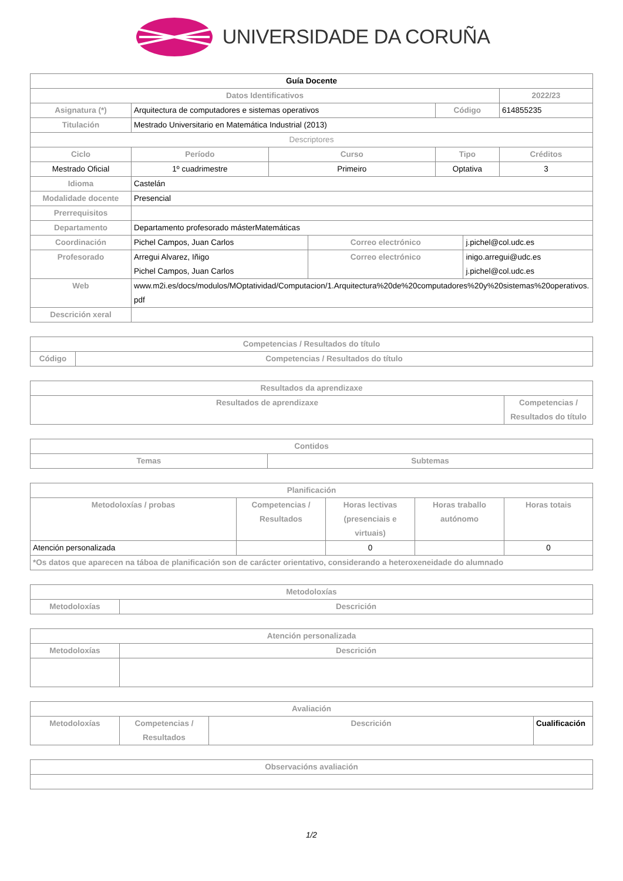UNIVERSIDADE DA CORUÑA
| Guía Docente | | | | | | | |
| Datos Identificativos | | | | | | | 2022/23 |
| Asignatura (*) | Arquitectura de computadores e sistemas operativos | | | | Código | | 614855235 |
| Titulación | Mestrado Universitario en Matemática Industrial (2013) | | | | | | |
| Descriptores | | | | | | | |
| Ciclo | | Período | Curso | | Tipo | | Créditos |
| Mestrado Oficial | | 1º cuadrimestre | Primeiro | | Optativa | | 3 |
| Idioma | Castelán | | | | | | |
| Modalidade docente | Presencial | | | | | | |
| Prerrequisitos | | | | | | | |
| Departamento | Departamento profesorado másterMatemáticas | | | | | | |
| Coordinación | Pichel Campos, Juan Carlos | | | Correo electrónico | | j.pichel@col.udc.es | |
| Profesorado | Arregui Alvarez, Iñigo Pichel Campos, Juan Carlos | | | Correo electrónico | | inigo.arregui@udc.es j.pichel@col.udc.es | |
| Web | www.m2i.es/docs/modulos/MOptatividad/Computacion/1.Arquitectura%20de%20computadores%20y%20sistemas%20operativos.pdf | | | | | | |
| Descrición xeral | | | | | | | |
| Competencias / Resultados do título | |
| --- | --- |
| Código | Competencias / Resultados do título |
| Resultados da aprendizaxe | |
| --- | --- |
| Resultados de aprendizaxe | Competencias / Resultados do título |
| Contidos | |
| --- | --- |
| Temas | Subtemas |
| Planificación | | | | |
| --- | --- | --- | --- | --- |
| Metodoloxías / probas | Competencias / Resultados | Horas lectivas (presenciais e virtuais) | Horas traballo autónomo | Horas totais |
| Atención personalizada | | 0 | | 0 |
| *Os datos que aparecen na táboa de planificación son de carácter orientativo, considerando a heteroxeneidade do alumnado | | | | |
| Metodoloxías | |
| --- | --- |
| Metodoloxías | Descrición |
| Atención personalizada | |
| --- | --- |
| Metodoloxías | Descrición |
| Avaliación | | | |
| --- | --- | --- | --- |
| Metodoloxías | Competencias / Resultados | Descrición | Cualificación |
| Observacións avaliación |
| --- |
1/2